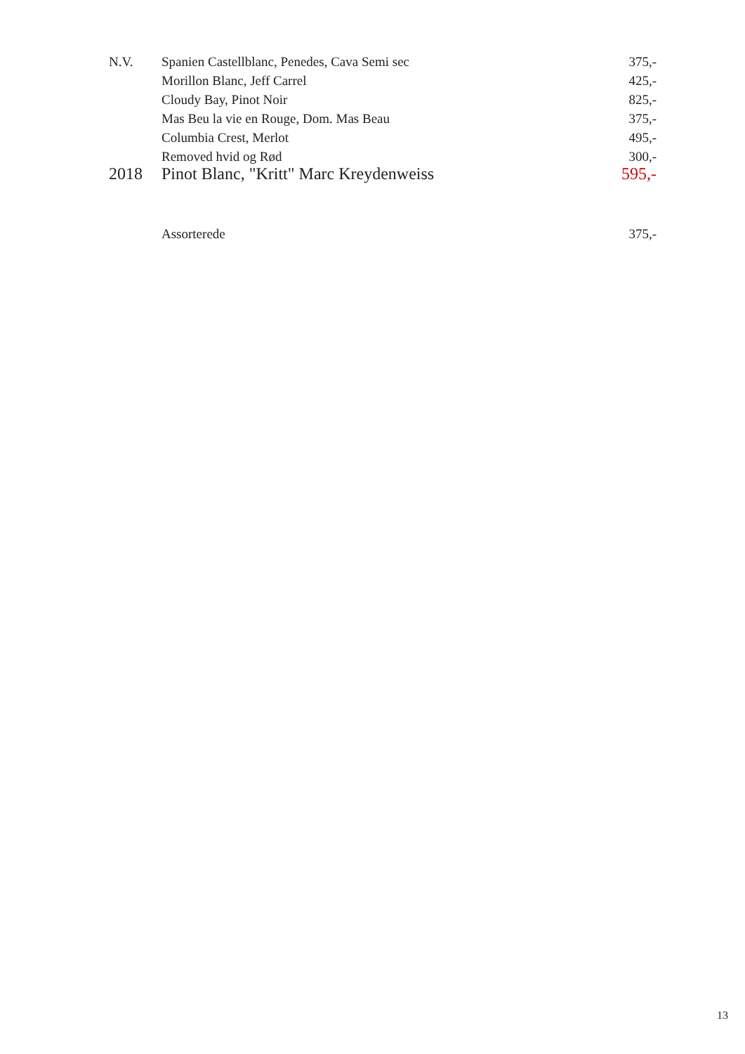| N.V. | Spanien Castellblanc, Penedes, Cava Semi sec | 375,- |
| | Morillon Blanc, Jeff Carrel | 425,- |
| | Cloudy Bay, Pinot Noir | 825,- |
| | Mas Beu la vie en Rouge, Dom. Mas Beau | 375,- |
| | Columbia Crest, Merlot | 495,- |
| | Removed hvid og Rød | 300,- |
| 2018 | Pinot Blanc, "Kritt" Marc Kreydenweiss | 595,- |
| | Assorterede | 375,- |
13